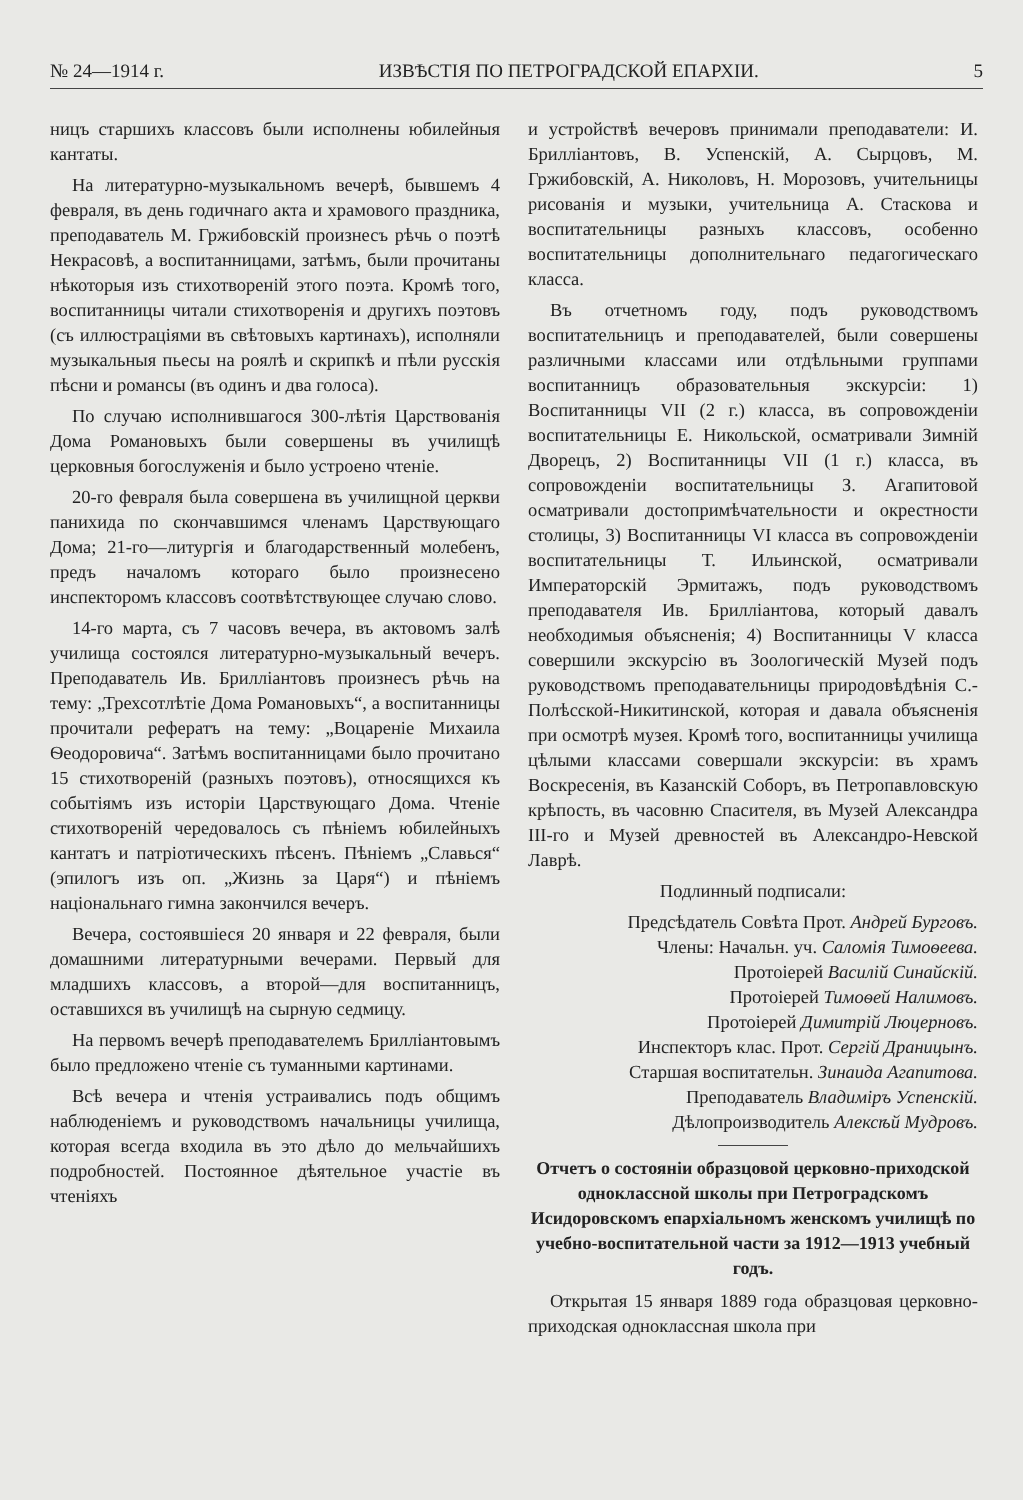№ 24—1914 г. ИЗВѢСТІЯ ПО ПЕТРОГРАДСКОЙ ЕПАРХІИ. 5
ницъ старшихъ классовъ были исполнены юбилейныя кантаты.
На литературно-музыкальномъ вечерѣ, бывшемъ 4 февраля, въ день годичнаго акта и храмового праздника, преподаватель М. Гржибовскій произнесъ рѣчь о поэтѣ Некрасовѣ, а воспитанницами, затѣмъ, были прочитаны нѣкоторыя изъ стихотвореній этого поэта. Кромѣ того, воспитанницы читали стихотворенія и другихъ поэтовъ (съ иллюстраціями въ свѣтовыхъ картинахъ), исполняли музыкальныя пьесы на роялѣ и скрипкѣ и пѣли русскія пѣсни и романсы (въ одинъ и два голоса).
По случаю исполнившагося 300-лѣтія Царствованія Дома Романовыхъ были совершены въ училищѣ церковныя богослуженія и было устроено чтеніе.
20-го февраля была совершена въ училищной церкви панихида по скончавшимся членамъ Царствующаго Дома; 21-го—литургія и благодарственный молебенъ, предъ началомъ котораго было произнесено инспекторомъ классовъ соотвѣтствующее случаю слово.
14-го марта, съ 7 часовъ вечера, въ актовомъ залѣ училища состоялся литературно-музыкальный вечеръ. Преподаватель Ив. Бриллiантовъ произнесъ рѣчь на тему: „Трехсотлѣтіе Дома Романовыхъ“, а воспитанницы прочитали рефератъ на тему: „Воцареніе Михаила Ѳеодоровича“. Затѣмъ воспитанницами было прочитано 15 стихотвореній (разныхъ поэтовъ), относящихся къ событіямъ изъ исторіи Царствующаго Дома. Чтеніе стихотвореній чередовалось съ пѣніемъ юбилейныхъ кантатъ и патріотическихъ пѣсенъ. Пѣніемъ „Славься“ (эпилогъ изъ оп. „Жизнь за Царя“) и пѣніемъ національнаго гимна закончился вечеръ.
Вечера, состоявшіеся 20 января и 22 февраля, были домашними литературными вечерами. Первый для младшихъ классовъ, а второй—для воспитанницъ, оставшихся въ училищѣ на сырную седмицу.
На первомъ вечерѣ преподавателемъ Бриллiантовымъ было предложено чтеніе съ туманными картинами.
Всѣ вечера и чтенія устраивались подъ общимъ наблюденіемъ и руководствомъ начальницы училища, которая всегда входила въ это дѣло до мельчайшихъ подробностей. Постоянное дѣятельное участіе въ чтеніяхъ
и устройствѣ вечеровъ принимали преподаватели: И. Бриллiантовъ, В. Успенскій, А. Сырцовъ, М. Гржибовскій, А. Николовъ, Н. Морозовъ, учительницы рисованія и музыки, учительница А. Стаскова и воспитательницы разныхъ классовъ, особенно воспитательницы дополнительнаго педагогическаго класса.
Въ отчетномъ году, подъ руководствомъ воспитательницъ и преподавателей, были совершены различными классами или отдѣльными группами воспитанницъ образовательныя экскурсіи: 1) Воспитанницы VII (2 г.) класса, въ сопровожденіи воспитательницы Е. Никольской, осматривали Зимній Дворецъ, 2) Воспитанницы VII (1 г.) класса, въ сопровожденіи воспитательницы З. Агапитовой осматривали достопримѣчательности и окрестности столицы, 3) Воспитанницы VI класса въ сопровожденіи воспитательницы Т. Ильинской, осматривали Императорскій Эрмитажъ, подъ руководствомъ преподавателя Ив. Бриллiантова, который давалъ необходимыя объясненія; 4) Воспитанницы V класса совершили экскурсію въ Зоологическій Музей подъ руководствомъ преподавательницы природовѣдѣнія С.-Полѣсской-Никитинской, которая и давала объясненія при осмотрѣ музея. Кромѣ того, воспитанницы училища цѣлыми классами совершали экскурсіи: въ храмъ Воскресенія, въ Казанскій Соборъ, въ Петропавловскую крѣпость, въ часовню Спасителя, въ Музей Александра III-го и Музей древностей въ Александро-Невской Лаврѣ.
Подлинный подписали:
Предсѣдатель Совѣта Прот. Андрей Бурговъ.
Члены: Начальн. уч. Саломія Тимоѳеева.
Протоіерей Василій Синайскій.
Протоіерей Тимоѳей Налимовъ.
Протоіерей Димитрій Люцерновъ.
Инспекторъ клас. Прот. Сергій Драницынъ.
Старшая воспитательн. Зинаида Агапитова.
Преподаватель Владиміръ Успенскій.
Дѣлопроизводитель Алексѣй Мудровъ.
Отчетъ о состояніи образцовой церковно-приходской одноклассной школы при Петроградскомъ Исидоровскомъ епархіальномъ женскомъ училищѣ по учебно-воспитательной части за 1912—1913 учебный годъ.
Открытая 15 января 1889 года образцовая церковно-приходская одноклассная школа при